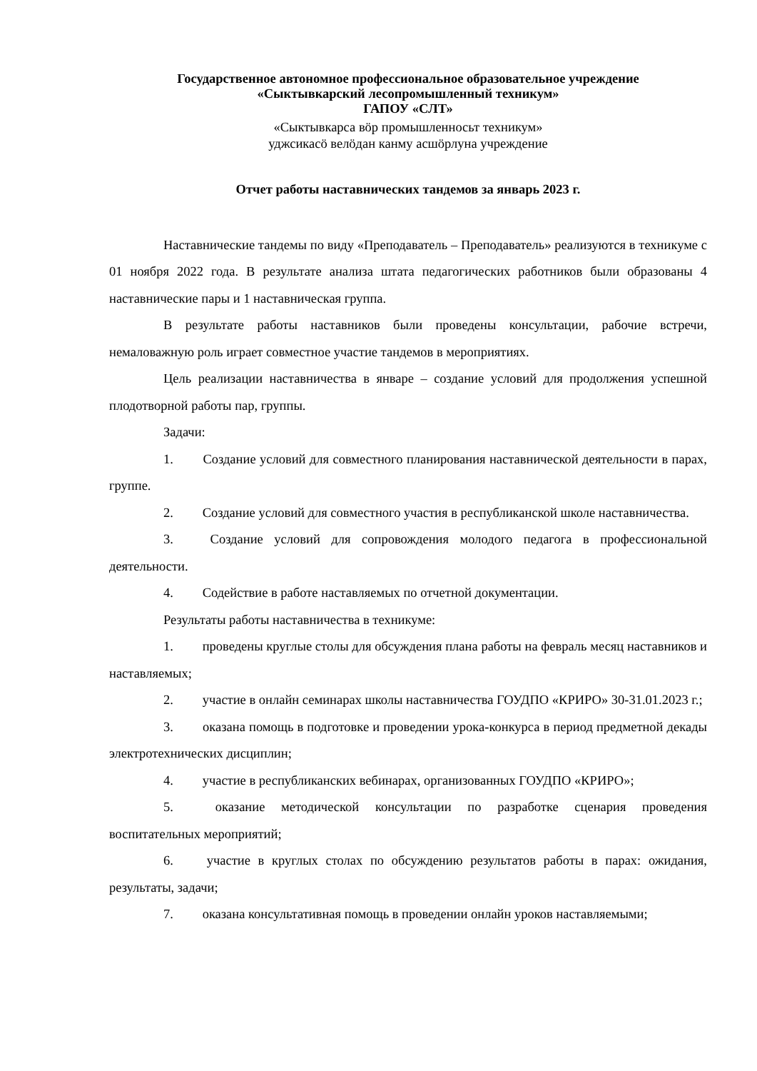Государственное автономное профессиональное образовательное учреждение
«Сыктывкарский лесопромышленный техникум»
ГАПОУ «СЛТ»
«Сыктывкарса вӧр промышленносьт техникум»
уджсикасӧ велӧдан канму асшӧрлуна учреждение
Отчет работы наставнических тандемов за январь 2023 г.
Наставнические тандемы по виду «Преподаватель – Преподаватель» реализуются в техникуме с 01 ноября 2022 года. В результате анализа штата педагогических работников были образованы 4 наставнические пары и 1 наставническая группа.
В результате работы наставников были проведены консультации, рабочие встречи, немаловажную роль играет совместное участие тандемов в мероприятиях.
Цель реализации наставничества в январе – создание условий для продолжения успешной плодотворной работы пар, группы.
Задачи:
1. Создание условий для совместного планирования наставнической деятельности в парах, группе.
2. Создание условий для совместного участия в республиканской школе наставничества.
3. Создание условий для сопровождения молодого педагога в профессиональной деятельности.
4. Содействие в работе наставляемых по отчетной документации.
Результаты работы наставничества в техникуме:
1. проведены круглые столы для обсуждения плана работы на февраль месяц наставников и наставляемых;
2. участие в онлайн семинарах школы наставничества ГОУДПО «КРИРО» 30-31.01.2023 г.;
3. оказана помощь в подготовке и проведении урока-конкурса в период предметной декады электротехнических дисциплин;
4. участие в республиканских вебинарах, организованных ГОУДПО «КРИРО»;
5. оказание методической консультации по разработке сценария проведения воспитательных мероприятий;
6. участие в круглых столах по обсуждению результатов работы в парах: ожидания, результаты, задачи;
7. оказана консультативная помощь в проведении онлайн уроков наставляемыми;